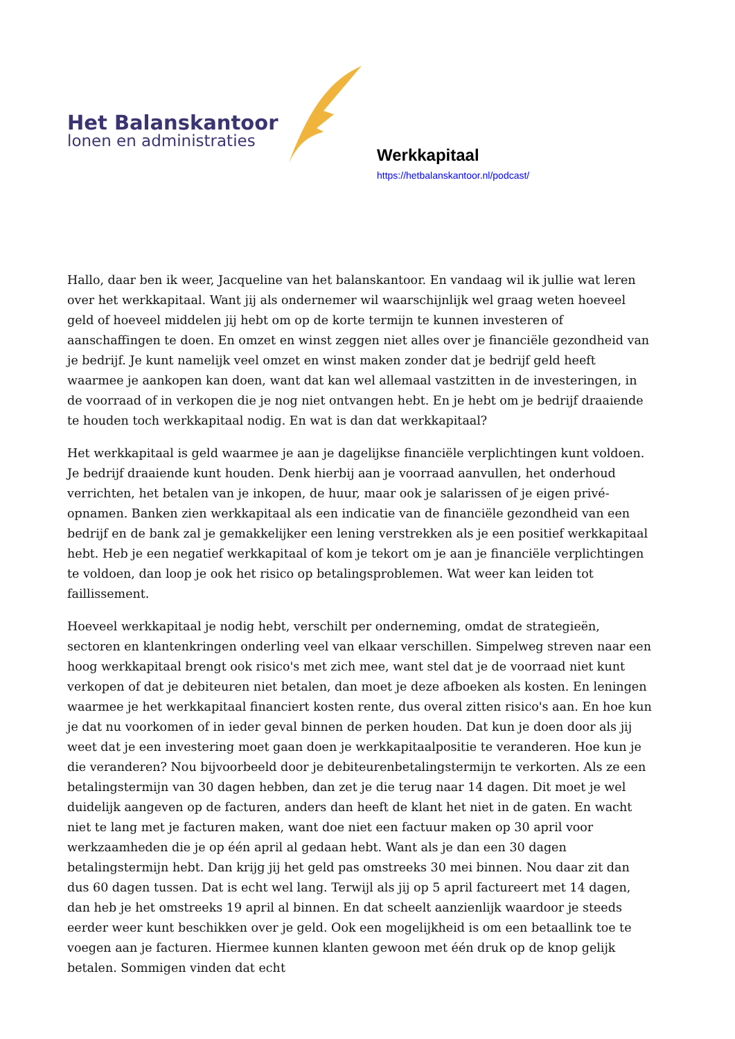Het Balanskantoor
lonen en administraties
Werkkapitaal
https://hetbalanskantoor.nl/podcast/
Hallo, daar ben ik weer, Jacqueline van het balanskantoor. En vandaag wil ik jullie wat leren over het werkkapitaal. Want jij als ondernemer wil waarschijnlijk wel graag weten hoeveel geld of hoeveel middelen jij hebt om op de korte termijn te kunnen investeren of aanschaffingen te doen. En omzet en winst zeggen niet alles over je financiële gezondheid van je bedrijf. Je kunt namelijk veel omzet en winst maken zonder dat je bedrijf geld heeft waarmee je aankopen kan doen, want dat kan wel allemaal vastzitten in de investeringen, in de voorraad of in verkopen die je nog niet ontvangen hebt. En je hebt om je bedrijf draaiende te houden toch werkkapitaal nodig. En wat is dan dat werkkapitaal?
Het werkkapitaal is geld waarmee je aan je dagelijkse financiële verplichtingen kunt voldoen. Je bedrijf draaiende kunt houden. Denk hierbij aan je voorraad aanvullen, het onderhoud verrichten, het betalen van je inkopen, de huur, maar ook je salarissen of je eigen privé-opnamen. Banken zien werkkapitaal als een indicatie van de financiële gezondheid van een bedrijf en de bank zal je gemakkelijker een lening verstrekken als je een positief werkkapitaal hebt. Heb je een negatief werkkapitaal of kom je tekort om je aan je financiële verplichtingen te voldoen, dan loop je ook het risico op betalingsproblemen. Wat weer kan leiden tot faillissement.
Hoeveel werkkapitaal je nodig hebt, verschilt per onderneming, omdat de strategieën, sectoren en klantenkringen onderling veel van elkaar verschillen. Simpelweg streven naar een hoog werkkapitaal brengt ook risico's met zich mee, want stel dat je de voorraad niet kunt verkopen of dat je debiteuren niet betalen, dan moet je deze afboeken als kosten. En leningen waarmee je het werkkapitaal financiert kosten rente, dus overal zitten risico's aan. En hoe kun je dat nu voorkomen of in ieder geval binnen de perken houden. Dat kun je doen door als jij weet dat je een investering moet gaan doen je werkkapitaalpositie te veranderen. Hoe kun je die veranderen? Nou bijvoorbeeld door je debiteurenbetalingstermijn te verkorten. Als ze een betalingstermijn van 30 dagen hebben, dan zet je die terug naar 14 dagen. Dit moet je wel duidelijk aangeven op de facturen, anders dan heeft de klant het niet in de gaten. En wacht niet te lang met je facturen maken, want doe niet een factuur maken op 30 april voor werkzaamheden die je op één april al gedaan hebt. Want als je dan een 30 dagen betalingstermijn hebt. Dan krijg jij het geld pas omstreeks 30 mei binnen. Nou daar zit dan dus 60 dagen tussen. Dat is echt wel lang. Terwijl als jij op 5 april factureert met 14 dagen, dan heb je het omstreeks 19 april al binnen. En dat scheelt aanzienlijk waardoor je steeds eerder weer kunt beschikken over je geld. Ook een mogelijkheid is om een betaallink toe te voegen aan je facturen. Hiermee kunnen klanten gewoon met één druk op de knop gelijk betalen. Sommigen vinden dat echt